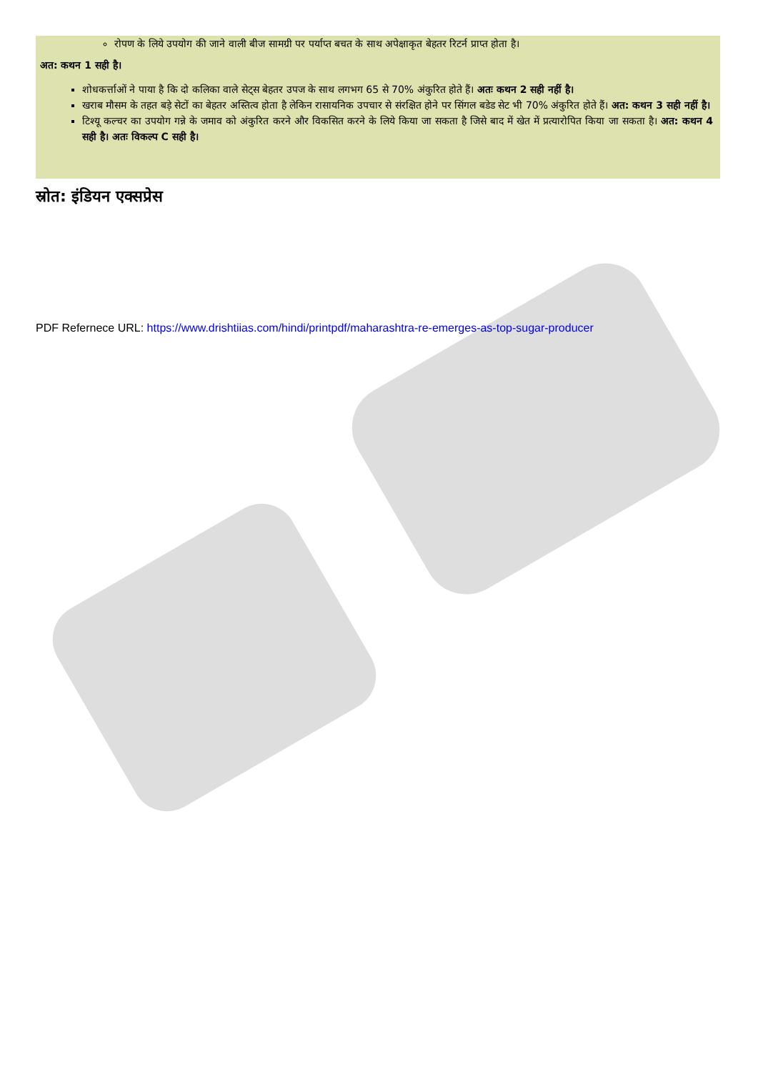रोपण के लिये उपयोग की जाने वाली बीज सामग्री पर पर्याप्त बचत के साथ अपेक्षाकृत बेहतर रिटर्न प्राप्त होता है।
अत: कथन 1 सही है।
शोधकर्त्ताओं ने पाया है कि दो कलिका वाले सेट्स बेहतर उपज के साथ लगभग 65 से 70% अंकुरित होते हैं। अतः कथन 2 सही नहीं है।
खराब मौसम के तहत बड़े सेटों का बेहतर अस्तित्व होता है लेकिन रासायनिक उपचार से संरक्षित होने पर सिंगल बडेड सेट भी 70% अंकुरित होते हैं। अत: कथन 3 सही नहीं है।
टिश्यू कल्चर का उपयोग गन्ने के जमाव को अंकुरित करने और विकसित करने के लिये किया जा सकता है जिसे बाद में खेत में प्रत्यारोपित किया जा सकता है। अत: कथन 4 सही है। अतः विकल्प C सही है।
स्रोत: इंडियन एक्सप्रेस
PDF Refernece URL: https://www.drishtiias.com/hindi/printpdf/maharashtra-re-emerges-as-top-sugar-producer